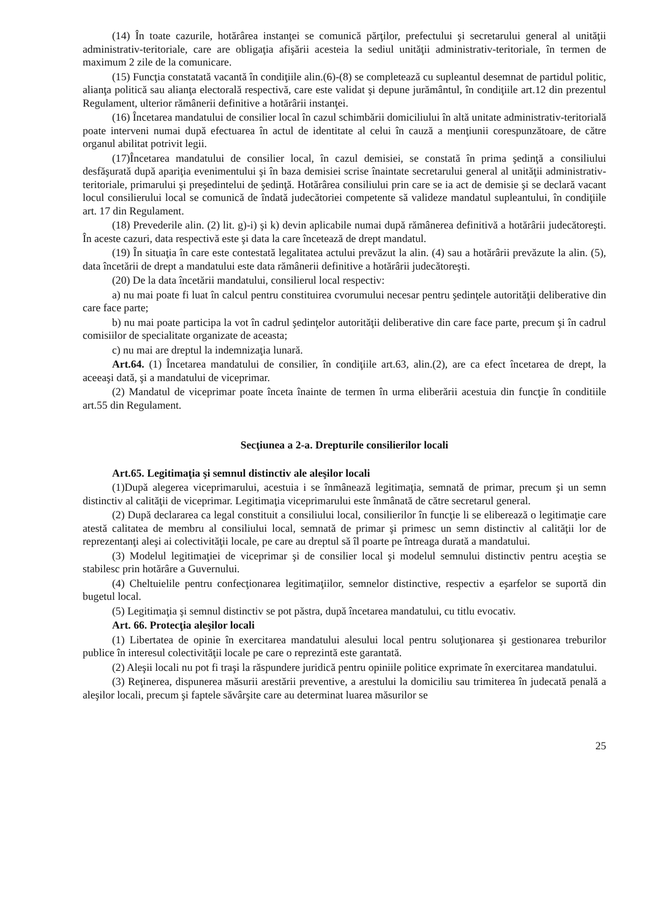(14) În toate cazurile, hotărârea instanţei se comunică părţilor, prefectului şi secretarului general al unităţii administrativ-teritoriale, care are obligaţia afişării acesteia la sediul unităţii administrativ-teritoriale, în termen de maximum 2 zile de la comunicare.
(15) Funcţia constatată vacantă în condiţiile alin.(6)-(8) se completează cu supleantul desemnat de partidul politic, alianţa politică sau alianţa electorală respectivă, care este validat şi depune jurământul, în condiţiile art.12 din prezentul Regulament, ulterior rămânerii definitive a hotărârii instanţei.
(16) Încetarea mandatului de consilier local în cazul schimbării domiciliului în altă unitate administrativ-teritorială poate interveni numai după efectuarea în actul de identitate al celui în cauză a menţiunii corespunzătoare, de către organul abilitat potrivit legii.
(17)Încetarea mandatului de consilier local, în cazul demisiei, se constată în prima şedinţă a consiliului desfăşurată după apariţia evenimentului şi în baza demisiei scrise înaintate secretarului general al unităţii administrativ-teritoriale, primarului şi preşedintelui de şedinţă. Hotărârea consiliului prin care se ia act de demisie şi se declară vacant locul consilierului local se comunică de îndată judecătoriei competente să valideze mandatul supleantului, în condiţiile art. 17 din Regulament.
(18) Prevederile alin. (2) lit. g)-i) şi k) devin aplicabile numai după rămânerea definitivă a hotărârii judecătoreşti. În aceste cazuri, data respectivă este şi data la care încetează de drept mandatul.
(19) În situaţia în care este contestată legalitatea actului prevăzut la alin. (4) sau a hotărârii prevăzute la alin. (5), data încetării de drept a mandatului este data rămânerii definitive a hotărârii judecătoreşti.
(20) De la data încetării mandatului, consilierul local respectiv:
a) nu mai poate fi luat în calcul pentru constituirea cvorumului necesar pentru şedinţele autorităţii deliberative din care face parte;
b) nu mai poate participa la vot în cadrul şedinţelor autorităţii deliberative din care face parte, precum şi în cadrul comisiilor de specialitate organizate de aceasta;
c) nu mai are dreptul la indemnizaţia lunară.
Art.64. (1) Încetarea mandatului de consilier, în condiţiile art.63, alin.(2), are ca efect încetarea de drept, la aceeaşi dată, şi a mandatului de viceprimar.
(2) Mandatul de viceprimar poate înceta înainte de termen în urma eliberării acestuia din funcţie în conditiile art.55 din Regulament.
Secţiunea a 2-a. Drepturile consilierilor locali
Art.65. Legitimaţia şi semnul distinctiv ale aleşilor locali
(1)După alegerea viceprimarului, acestuia i se înmânează legitimaţia, semnată de primar, precum şi un semn distinctiv al calităţii de viceprimar. Legitimaţia viceprimarului este înmânată de către secretarul general.
(2) După declararea ca legal constituit a consiliului local, consilierilor în funcţie li se eliberează o legitimaţie care atestă calitatea de membru al consiliului local, semnată de primar şi primesc un semn distinctiv al calităţii lor de reprezentanţi aleşi ai colectivităţii locale, pe care au dreptul să îl poarte pe întreaga durată a mandatului.
(3) Modelul legitimaţiei de viceprimar şi de consilier local şi modelul semnului distinctiv pentru aceştia se stabilesc prin hotărâre a Guvernului.
(4) Cheltuielile pentru confecţionarea legitimaţiilor, semnelor distinctive, respectiv a eşarfelor se suportă din bugetul local.
(5) Legitimaţia şi semnul distinctiv se pot păstra, după încetarea mandatului, cu titlu evocativ.
Art. 66. Protecţia aleşilor locali
(1) Libertatea de opinie în exercitarea mandatului alesului local pentru soluţionarea şi gestionarea treburilor publice în interesul colectivităţii locale pe care o reprezintă este garantată.
(2) Aleşii locali nu pot fi traşi la răspundere juridică pentru opiniile politice exprimate în exercitarea mandatului.
(3) Reţinerea, dispunerea măsurii arestării preventive, a arestului la domiciliu sau trimiterea în judecată penală a aleşilor locali, precum şi faptele săvârşite care au determinat luarea măsurilor se
25